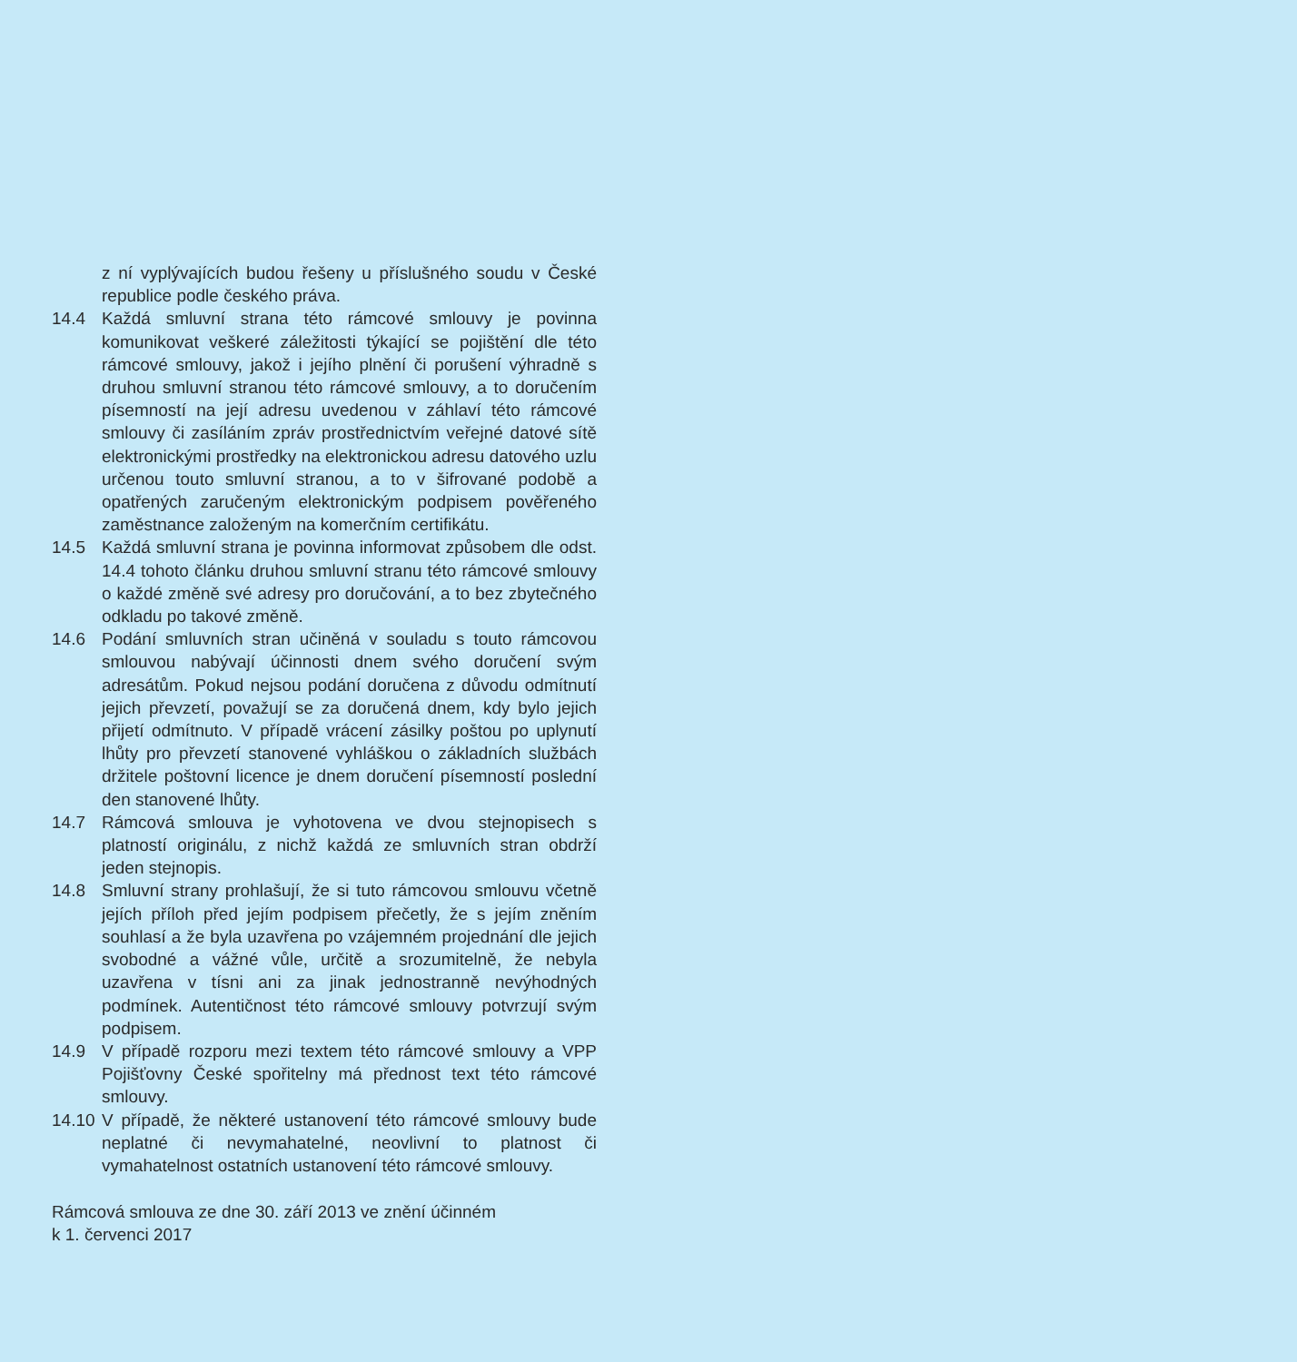z ní vyplývajících budou řešeny u příslušného soudu v České republice podle českého práva.
14.4 Každá smluvní strana této rámcové smlouvy je povinna komunikovat veškeré záležitosti týkající se pojištění dle této rámcové smlouvy, jakož i jejího plnění či porušení výhradně s druhou smluvní stranou této rámcové smlouvy, a to doručením písemností na její adresu uvedenou v záhlaví této rámcové smlouvy či zasíláním zpráv prostřednictvím veřejné datové sítě elektronickými prostředky na elektronickou adresu datového uzlu určenou touto smluvní stranou, a to v šifrované podobě a opatřených zaručeným elektronickým podpisem pověřeného zaměstnance založeným na komerčním certifikátu.
14.5 Každá smluvní strana je povinna informovat způsobem dle odst. 14.4 tohoto článku druhou smluvní stranu této rámcové smlouvy o každé změně své adresy pro doručování, a to bez zbytečného odkladu po takové změně.
14.6 Podání smluvních stran učiněná v souladu s touto rámcovou smlouvou nabývají účinnosti dnem svého doručení svým adresátům. Pokud nejsou podání doručena z důvodu odmítnutí jejich převzetí, považují se za doručená dnem, kdy bylo jejich přijetí odmítnuto. V případě vrácení zásilky poštou po uplynutí lhůty pro převzetí stanovené vyhláškou o základních službách držitele poštovní licence je dnem doručení písemností poslední den stanovené lhůty.
14.7 Rámcová smlouva je vyhotovena ve dvou stejnopisech s platností originálu, z nichž každá ze smluvních stran obdrží jeden stejnopis.
14.8 Smluvní strany prohlašují, že si tuto rámcovou smlouvu včetně jejích příloh před jejím podpisem přečetly, že s jejím zněním souhlasí a že byla uzavřena po vzájemném projednání dle jejich svobodné a vážné vůle, určitě a srozumitelně, že nebyla uzavřena v tísni ani za jinak jednostranně nevýhodných podmínek. Autentičnost této rámcové smlouvy potvrzují svým podpisem.
14.9 V případě rozporu mezi textem této rámcové smlouvy a VPP Pojišťovny České spořitelny má přednost text této rámcové smlouvy.
14.10
V případě, že některé ustanovení této rámcové smlouvy bude neplatné či nevymahatelné, neovlivní to platnost či vymahatelnost ostatních ustanovení této rámcové smlouvy.
Rámcová smlouva ze dne 30. září 2013 ve znění účinném
k 1. červenci 2017